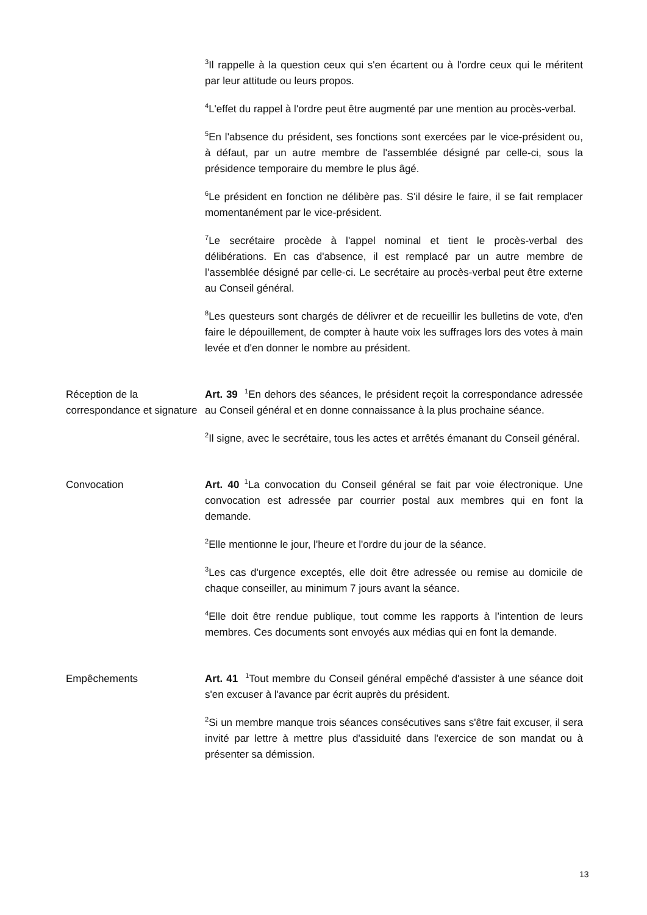<sup>3</sup> Il rappelle à la question ceux qui s'en écartent ou à l'ordre ceux qui le méritent par leur attitude ou leurs propos.
<sup>4</sup> L'effet du rappel à l'ordre peut être augmenté par une mention au procès-verbal.
<sup>5</sup> En l'absence du président, ses fonctions sont exercées par le vice-président ou, à défaut, par un autre membre de l'assemblée désigné par celle-ci, sous la présidence temporaire du membre le plus âgé.
<sup>6</sup> Le président en fonction ne délibère pas. S'il désire le faire, il se fait remplacer momentanément par le vice-président.
<sup>7</sup> Le secrétaire procède à l'appel nominal et tient le procès-verbal des délibérations. En cas d'absence, il est remplacé par un autre membre de l’assemblée désigné par celle-ci. Le secrétaire au procès-verbal peut être externe au Conseil général.
<sup>8</sup> Les questeurs sont chargés de délivrer et de recueillir les bulletins de vote, d'en faire le dépouillement, de compter à haute voix les suffrages lors des votes à main levée et d'en donner le nombre au président.
Réception de la correspondance et signature
Art. 39 <sup>1</sup>En dehors des séances, le président reçoit la correspondance adressée au Conseil général et en donne connaissance à la plus prochaine séance.
<sup>2</sup> Il signe, avec le secrétaire, tous les actes et arrêtés émanant du Conseil général.
Convocation Art. 40 <sup>1</sup>La convocation du Conseil général se fait par voie électronique. Une convocation est adressée par courrier postal aux membres qui en font la demande.
<sup>2</sup> Elle mentionne le jour, l'heure et l'ordre du jour de la séance.
<sup>3</sup> Les cas d'urgence exceptés, elle doit être adressée ou remise au domicile de chaque conseiller, au minimum 7 jours avant la séance.
<sup>4</sup> Elle doit être rendue publique, tout comme les rapports à l’intention de leurs membres. Ces documents sont envoyés aux médias qui en font la demande.
Empêchements Art. 41 <sup>1</sup>Tout membre du Conseil général empêché d'assister à une séance doit s'en excuser à l'avance par écrit auprès du président.
<sup>2</sup> Si un membre manque trois séances consécutives sans s'être fait excuser, il sera invité par lettre à mettre plus d'assiduité dans l'exercice de son mandat ou à présenter sa démission.
13